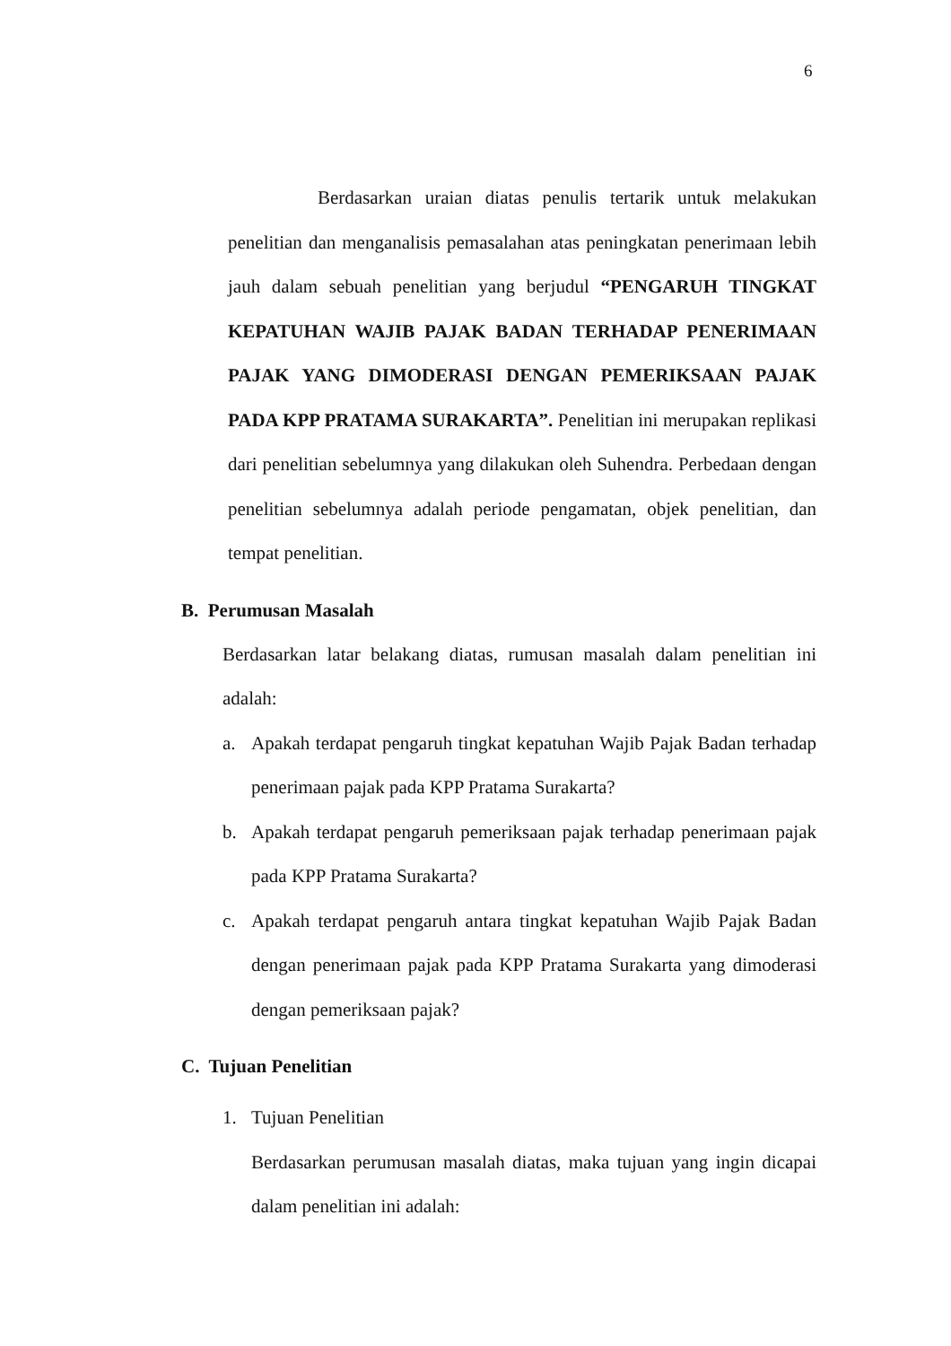6
Berdasarkan uraian diatas penulis tertarik untuk melakukan penelitian dan menganalisis pemasalahan atas peningkatan penerimaan lebih jauh dalam sebuah penelitian yang berjudul “PENGARUH TINGKAT KEPATUHAN WAJIB PAJAK BADAN TERHADAP PENERIMAAN PAJAK YANG DIMODERASI DENGAN PEMERIKSAAN PAJAK PADA KPP PRATAMA SURAKARTA”. Penelitian ini merupakan replikasi dari penelitian sebelumnya yang dilakukan oleh Suhendra. Perbedaan dengan penelitian sebelumnya adalah periode pengamatan, objek penelitian, dan tempat penelitian.
B. Perumusan Masalah
Berdasarkan latar belakang diatas, rumusan masalah dalam penelitian ini adalah:
a. Apakah terdapat pengaruh tingkat kepatuhan Wajib Pajak Badan terhadap penerimaan pajak pada KPP Pratama Surakarta?
b. Apakah terdapat pengaruh pemeriksaan pajak terhadap penerimaan pajak pada KPP Pratama Surakarta?
c. Apakah terdapat pengaruh antara tingkat kepatuhan Wajib Pajak Badan dengan penerimaan pajak pada KPP Pratama Surakarta yang dimoderasi dengan pemeriksaan pajak?
C. Tujuan Penelitian
1. Tujuan Penelitian
Berdasarkan perumusan masalah diatas, maka tujuan yang ingin dicapai dalam penelitian ini adalah: